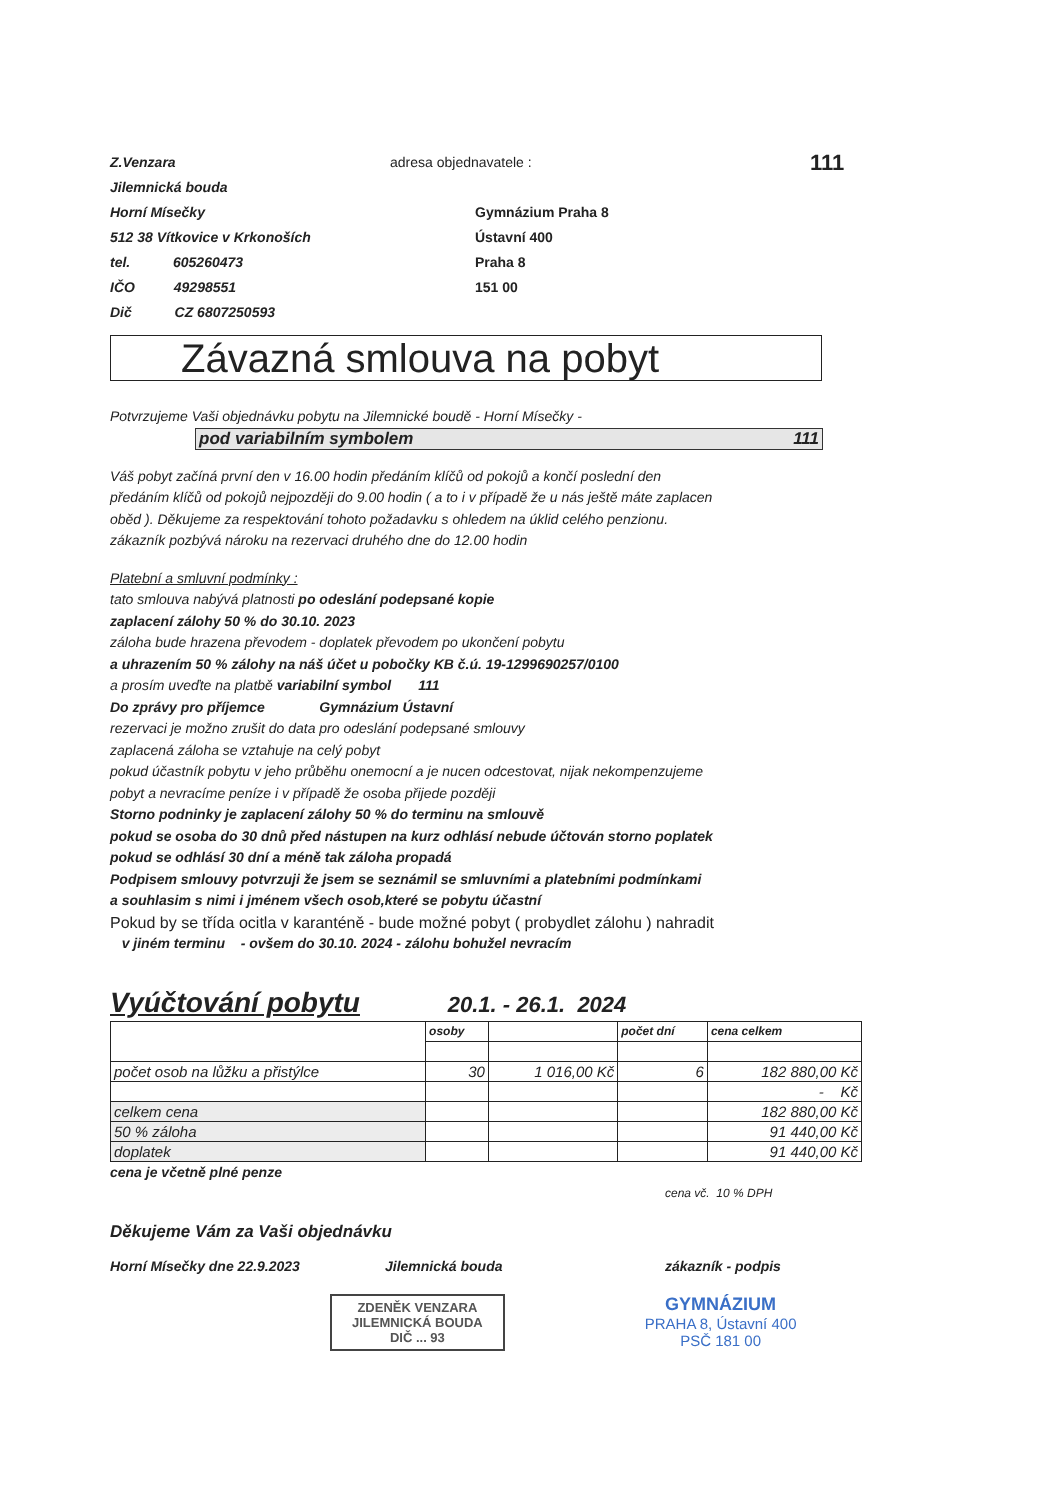Z.Venzara
Jilemnická bouda
Horní Mísečky
512 38 Vítkovice v Krkonoších
tel. 605260473
IČO 49298551
Dič CZ 6807250593
adresa objednavatele :
Gymnázium Praha 8
Ústavní 400
Praha 8
151 00
111
Závazná smlouva na pobyt
Potvrzujeme Vaši objednávku pobytu na Jilemnické boudě - Horní Mísečky -
pod variabilním symbolem 111
Váš pobyt začíná první den v 16.00 hodin předáním klíčů od pokojů a končí poslední den
předáním klíčů od pokojů nejpozději do 9.00 hodin ( a to i v případě že u nás ještě máte zaplacen
oběd ). Děkujeme za respektování tohoto požadavku s ohledem na úklid celého penzionu.
zákazník pozbývá nároku na rezervaci druhého dne do 12.00 hodin
Platební a smluvní podmínky :
tato smlouva nabývá platnosti po odeslání podepsané kopie
zaplacení zálohy 50 % do 30.10. 2023
záloha bude hrazena převodem - doplatek převodem po ukončení pobytu
a uhrazením 50 % zálohy na náš účet u pobočky KB č.ú. 19-1299690257/0100
a prosím uveďte na platbě variabilní symbol 111
Do zprávy pro příjemce Gymnázium Ústavní
rezervaci je možno zrušit do data pro odeslání podepsané smlouvy
zaplacená záloha se vztahuje na celý pobyt
pokud účastník pobytu v jeho průběhu onemocní a je nucen odcestovat, nijak nekompenzujeme
pobyt a nevracíme peníze i v případě že osoba přijede později
Storno podninky je zaplacení zálohy 50 % do terminu na smlouvě
pokud se osoba do 30 dnů před nástupen na kurz odhlásí nebude účtován storno poplatek
pokud se odhlásí 30 dní a méně tak záloha propadá
Podpisem smlouvy potvrzuji že jsem se seznámil se smluvními a platebními podmínkami
a souhlasim s nimi i jménem všech osob,které se pobytu účastní
Pokud by se třída ocitla v karanténě - bude možné pobyt ( probydlet zálohu ) nahradit
v jiném terminu - ovšem do 30.10. 2024 - zálohu bohužel nevracím
Vyúčtování pobytu 20.1. - 26.1. 2024
| | osoby | | počet dní | cena celkem |
| počet osob na lůžku a přistýlce | 30 | 1 016,00 Kč | 6 | 182 880,00 Kč |
| | | | | - Kč |
| celkem cena | | | | 182 880,00 Kč |
| 50 % záloha | | | | 91 440,00 Kč |
| doplatek | | | | 91 440,00 Kč |
cena je včetně plné penze
cena vč. 10 % DPH
Děkujeme Vám za Vaši objednávku
Horní Mísečky dne 22.9.2023 Jilemnická bouda zákazník - podpis
ZDENĚK VENZARA
JILEMNICKÁ BOUDA
DIČ ... 93
GYMNÁZIUM
PRAHA 8, Ústavní 400
PSČ 181 00